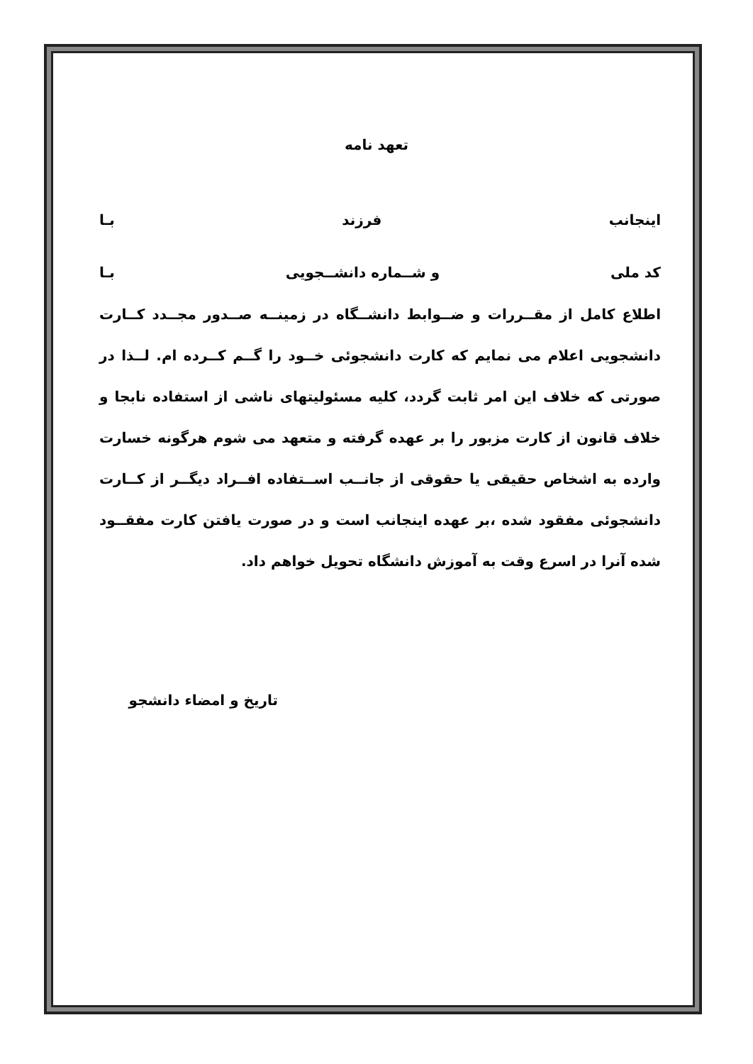تعهد نامه
اینجانب فرزند بـا
کد ملی و شــماره دانشــجویی بـا
اطلاع کامل از مقــررات و ضــوابط دانشــگاه در زمینــه صــدور مجــدد کــارت دانشجویی اعلام می نمایم که کارت دانشجوئی خــود را گــم کــرده ام. لــذا در صورتی که خلاف این امر ثابت گردد، کلیه مسئولیتهای ناشی از استفاده نابجا و خلاف قانون از کارت مزبور را بر عهده گرفته و متعهد می شوم هرگونه خسارت وارده به اشخاص حقیقی یا حقوقی از جانــب اســتفاده افــراد دیگــر از کــارت دانشجوئی مفقود شده ،بر عهده اینجانب است و در صورت یافتن کارت مفقــود شده آنرا در اسرع وقت به آموزش دانشگاه تحویل خواهم داد.
تاریخ و امضاء دانشجو